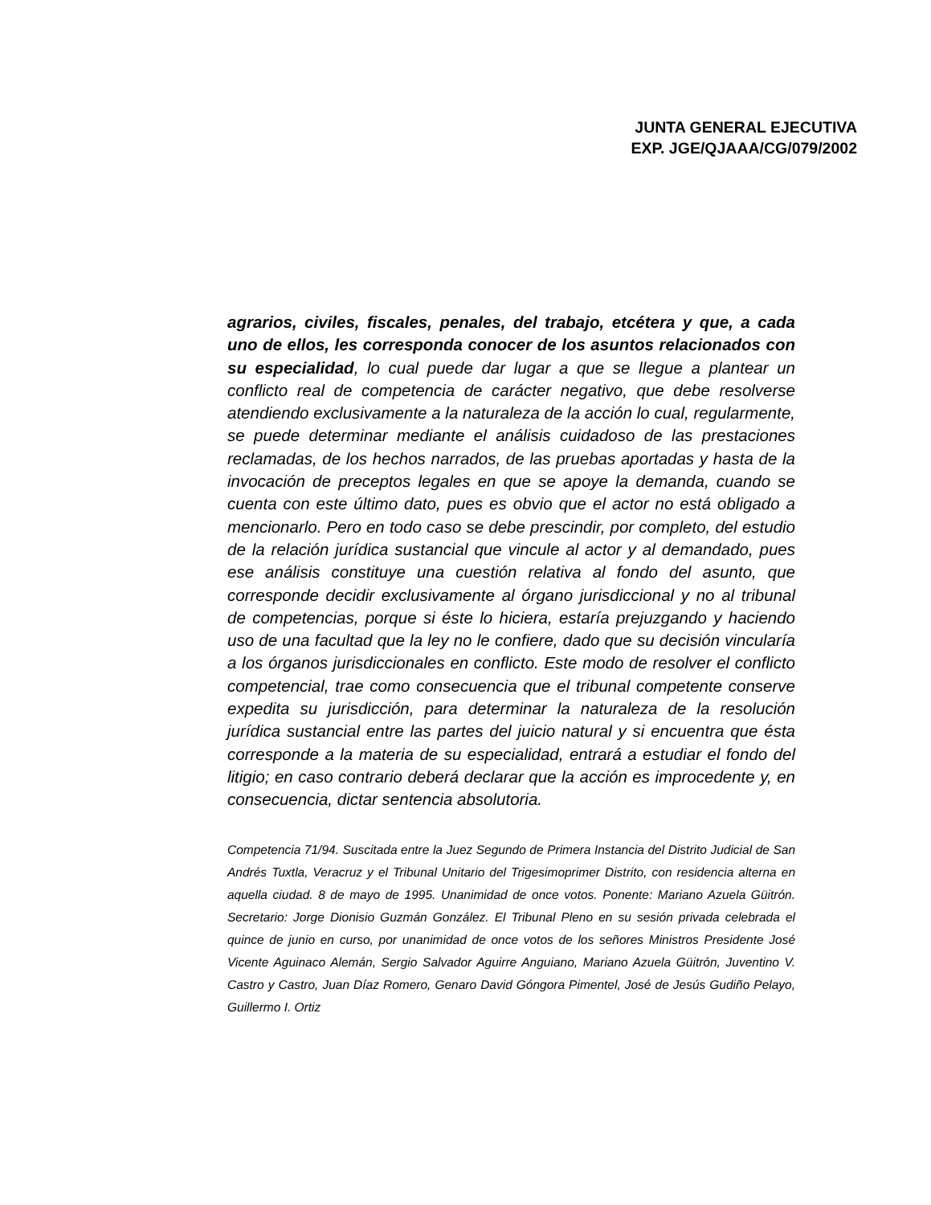JUNTA GENERAL EJECUTIVA
EXP. JGE/QJAAA/CG/079/2002
agrarios, civiles, fiscales, penales, del trabajo, etcétera y que, a cada uno de ellos, les corresponda conocer de los asuntos relacionados con su especialidad, lo cual puede dar lugar a que se llegue a plantear un conflicto real de competencia de carácter negativo, que debe resolverse atendiendo exclusivamente a la naturaleza de la acción lo cual, regularmente, se puede determinar mediante el análisis cuidadoso de las prestaciones reclamadas, de los hechos narrados, de las pruebas aportadas y hasta de la invocación de preceptos legales en que se apoye la demanda, cuando se cuenta con este último dato, pues es obvio que el actor no está obligado a mencionarlo. Pero en todo caso se debe prescindir, por completo, del estudio de la relación jurídica sustancial que vincule al actor y al demandado, pues ese análisis constituye una cuestión relativa al fondo del asunto, que corresponde decidir exclusivamente al órgano jurisdiccional y no al tribunal de competencias, porque si éste lo hiciera, estaría prejuzgando y haciendo uso de una facultad que la ley no le confiere, dado que su decisión vincularía a los órganos jurisdiccionales en conflicto. Este modo de resolver el conflicto competencial, trae como consecuencia que el tribunal competente conserve expedita su jurisdicción, para determinar la naturaleza de la resolución jurídica sustancial entre las partes del juicio natural y si encuentra que ésta corresponde a la materia de su especialidad, entrará a estudiar el fondo del litigio; en caso contrario deberá declarar que la acción es improcedente y, en consecuencia, dictar sentencia absolutoria.
Competencia 71/94. Suscitada entre la Juez Segundo de Primera Instancia del Distrito Judicial de San Andrés Tuxtla, Veracruz y el Tribunal Unitario del Trigesimoprimer Distrito, con residencia alterna en aquella ciudad. 8 de mayo de 1995. Unanimidad de once votos. Ponente: Mariano Azuela Güitrón. Secretario: Jorge Dionisio Guzmán González. El Tribunal Pleno en su sesión privada celebrada el quince de junio en curso, por unanimidad de once votos de los señores Ministros Presidente José Vicente Aguinaco Alemán, Sergio Salvador Aguirre Anguiano, Mariano Azuela Güitrón, Juventino V. Castro y Castro, Juan Díaz Romero, Genaro David Góngora Pimentel, José de Jesús Gudiño Pelayo, Guillermo I. Ortiz